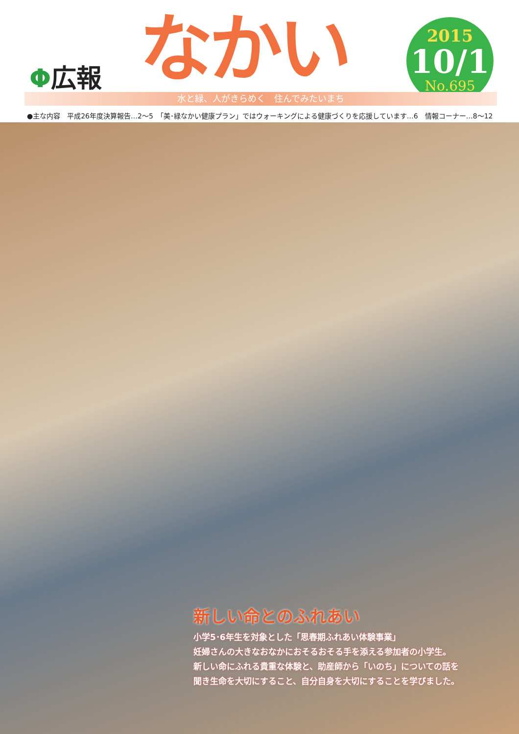Φ広報 なかい
2015
10/1
No.695
水と緑、人がきらめく　住んでみたいまち
●主な内容　平成26年度決算報告…2～5　「美･緑なかい健康プラン」ではウォーキングによる健康づくりを応援しています…6　情報コーナー…8～12
新しい命とのふれあい
小学5･6年生を対象とした「思春期ふれあい体験事業」
妊婦さんの大きなおなかにおそるおそる手を添える参加者の小学生。
新しい命にふれる貴重な体験と、助産師から「いのち」についての話を
聞き生命を大切にすること、自分自身を大切にすることを学びました。